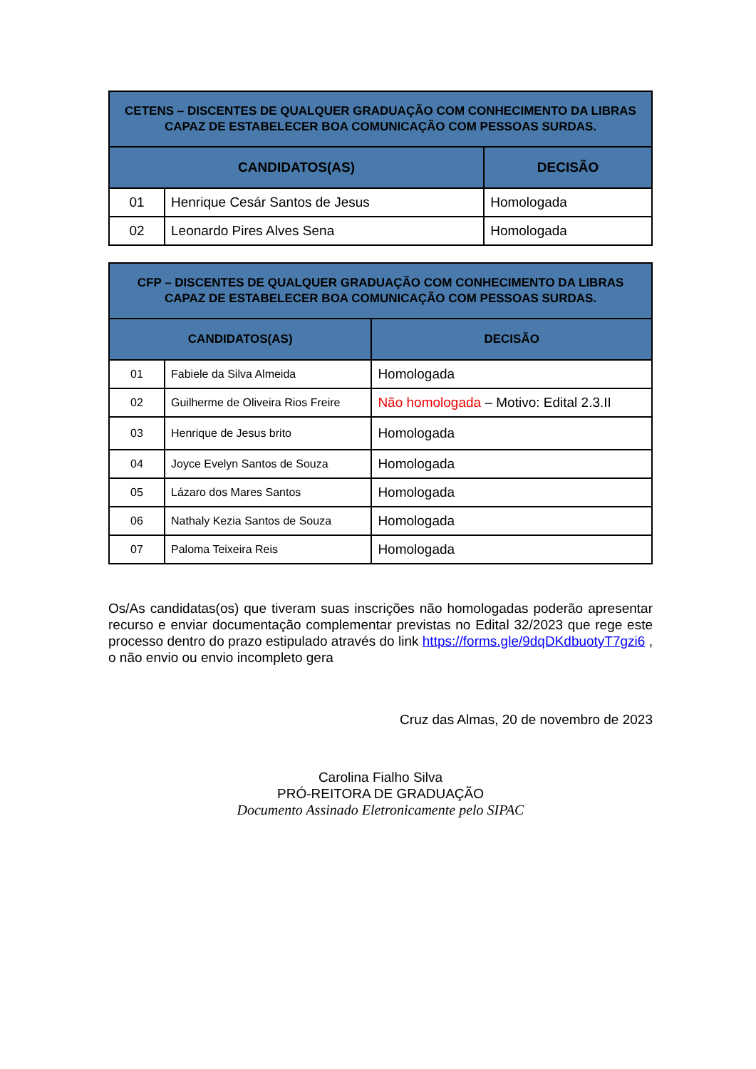| CETENS – DISCENTES DE QUALQUER GRADUAÇÃO COM CONHECIMENTO DA LIBRAS CAPAZ DE ESTABELECER BOA COMUNICAÇÃO COM PESSOAS SURDAS. | | |
| --- | --- | --- |
| CANDIDATOS(AS) | | DECISÃO |
| 01 | Henrique Cesár Santos de Jesus | Homologada |
| 02 | Leonardo Pires Alves Sena | Homologada |
| CFP – DISCENTES DE QUALQUER GRADUAÇÃO COM CONHECIMENTO DA LIBRAS CAPAZ DE ESTABELECER BOA COMUNICAÇÃO COM PESSOAS SURDAS. | | |
| --- | --- | --- |
| CANDIDATOS(AS) | | DECISÃO |
| 01 | Fabiele da Silva Almeida | Homologada |
| 02 | Guilherme de Oliveira Rios Freire | Não homologada – Motivo: Edital 2.3.II |
| 03 | Henrique de Jesus brito | Homologada |
| 04 | Joyce Evelyn Santos de Souza | Homologada |
| 05 | Lázaro dos Mares Santos | Homologada |
| 06 | Nathaly Kezia Santos de Souza | Homologada |
| 07 | Paloma Teixeira Reis | Homologada |
Os/As candidatas(os) que tiveram suas inscrições não homologadas poderão apresentar recurso e enviar documentação complementar previstas no Edital 32/2023 que rege este processo dentro do prazo estipulado através do link https://forms.gle/9dqDKdbuotyT7gzi6 , o não envio ou envio incompleto gera
Cruz das Almas, 20 de novembro de 2023
Carolina Fialho Silva
PRÓ-REITORA DE GRADUAÇÃO
Documento Assinado Eletronicamente pelo SIPAC